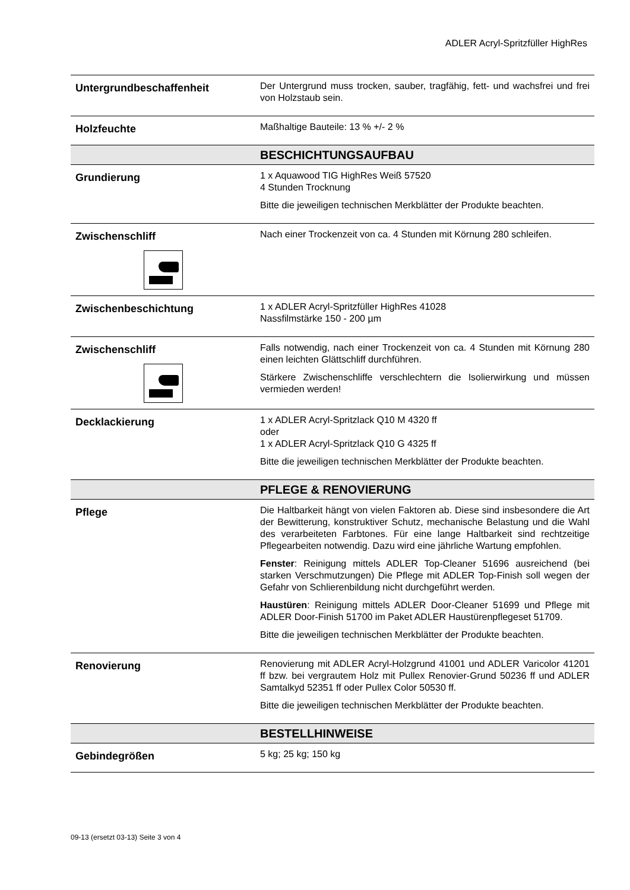ADLER Acryl-Spritzfüller HighRes
| Untergrundbeschaffenheit | Der Untergrund muss trocken, sauber, tragfähig, fett- und wachsfrei und frei von Holzstaub sein. |
| Holzfeuchte | Maßhaltige Bauteile: 13 % +/- 2 % |
| | BESCHICHTUNGSAUFBAU |
| Grundierung | 1 x Aquawood TIG HighRes Weiß 57520 4 Stunden Trocknung Bitte die jeweiligen technischen Merkblätter der Produkte beachten. |
| Zwischenschliff | Nach einer Trockenzeit von ca. 4 Stunden mit Körnung 280 schleifen. |
| Zwischenbeschichtung | 1 x ADLER Acryl-Spritzfüller HighRes 41028 Nassfilmstärke 150 - 200 µm |
| Zwischenschliff | Falls notwendig, nach einer Trockenzeit von ca. 4 Stunden mit Körnung 280 einen leichten Glättschliff durchführen. Stärkere Zwischenschliffe verschlechtern die Isolierwirkung und müssen vermieden werden! |
| Decklackierung | 1 x ADLER Acryl-Spritzlack Q10 M 4320 ff oder 1 x ADLER Acryl-Spritzlack Q10 G 4325 ff Bitte die jeweiligen technischen Merkblätter der Produkte beachten. |
| | PFLEGE & RENOVIERUNG |
| Pflege | Die Haltbarkeit hängt von vielen Faktoren ab. Diese sind insbesondere die Art der Bewitterung, konstruktiver Schutz, mechanische Belastung und die Wahl des verarbeiteten Farbtones. Für eine lange Haltbarkeit sind rechtzeitige Pflegearbeiten notwendig. Dazu wird eine jährliche Wartung empfohlen. Fenster : Reinigung mittels ADLER Top-Cleaner 51696 ausreichend (bei starken Verschmutzungen) Die Pflege mit ADLER Top-Finish soll wegen der Gefahr von Schlierenbildung nicht durchgeführt werden. Haustüren : Reinigung mittels ADLER Door-Cleaner 51699 und Pflege mit ADLER Door-Finish 51700 im Paket ADLER Haustürenpflegeset 51709. Bitte die jeweiligen technischen Merkblätter der Produkte beachten. |
| Renovierung | Renovierung mit ADLER Acryl-Holzgrund 41001 und ADLER Varicolor 41201 ff bzw. bei vergrautem Holz mit Pullex Renovier-Grund 50236 ff und ADLER Samtalkyd 52351 ff oder Pullex Color 50530 ff. Bitte die jeweiligen technischen Merkblätter der Produkte beachten. |
| | BESTELLHINWEISE |
| Gebindegrößen | 5 kg; 25 kg; 150 kg |
09-13 (ersetzt 03-13) Seite 3 von 4